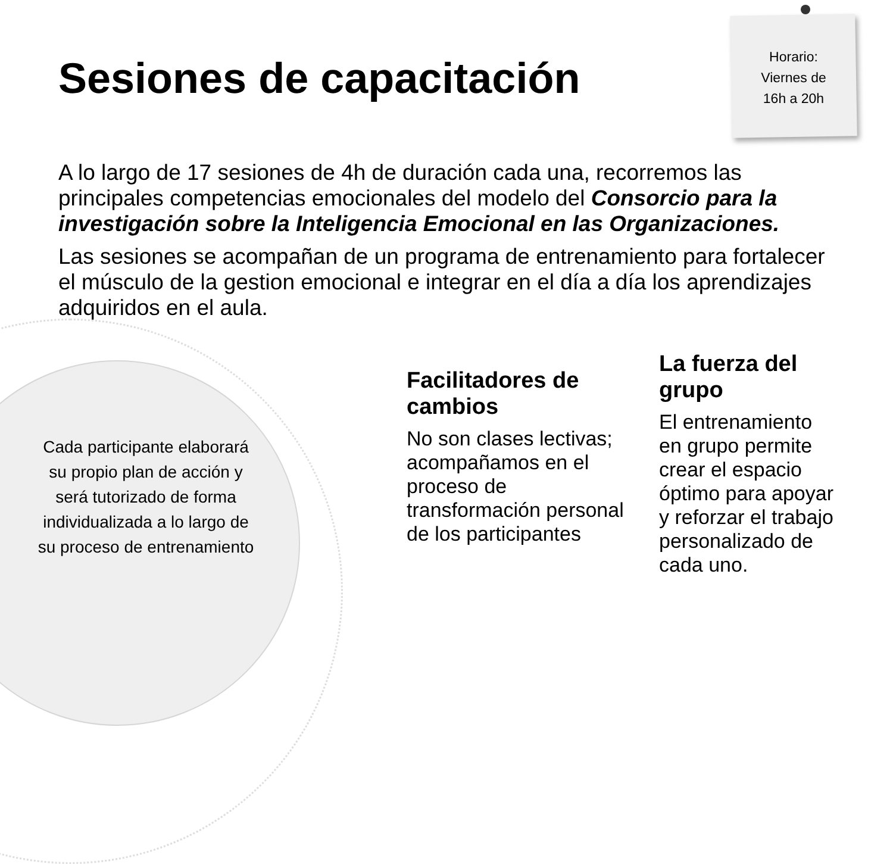Horario:
Viernes de
16h a 20h
Sesiones de capacitación
A lo largo de 17 sesiones de 4h de duración cada una, recorremos las principales competencias emocionales del modelo del Consorcio para la investigación sobre la Inteligencia Emocional en las Organizaciones.
Las sesiones se acompañan de un programa de entrenamiento para fortalecer el músculo de la gestion emocional e integrar en el día a día los aprendizajes adquiridos en el aula.
Cada participante elaborará su propio plan de acción y será tutorizado de forma individualizada a lo largo de su proceso de entrenamiento
Facilitadores de cambios
No son clases lectivas; acompañamos en el proceso de transformación personal de los participantes
La fuerza del grupo
El entrenamiento en grupo permite crear el espacio óptimo para apoyar y reforzar el trabajo personalizado de cada uno.